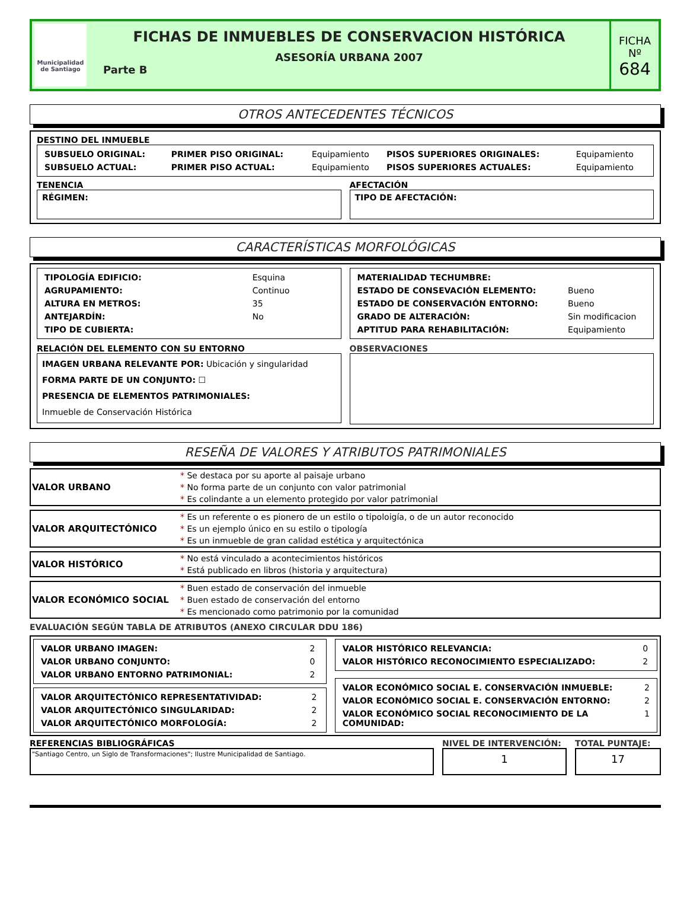Municipalidad de Santiago
FICHAS DE INMUEBLES DE CONSERVACION HISTÓRICA
ASESORÍA URBANA 2007
Parte B
FICHA
Nº
684
OTROS ANTECEDENTES TÉCNICOS
DESTINO DEL INMUEBLE
| SUBSUELO ORIGINAL: | PRIMER PISO ORIGINAL: | Equipamiento | PISOS SUPERIORES ORIGINALES: | Equipamiento |
| SUBSUELO ACTUAL: | PRIMER PISO ACTUAL: | Equipamiento | PISOS SUPERIORES ACTUALES: | Equipamiento |
TENENCIA
RÉGIMEN:
AFECTACIÓN
TIPO DE AFECTACIÓN:
CARACTERÍSTICAS MORFOLÓGICAS
| TIPOLOGÍA EDIFICIO: | Esquina |
| AGRUPAMIENTO: | Continuo |
| ALTURA EN METROS: | 35 |
| ANTEJARDÍN: | No |
| TIPO DE CUBIERTA: | |
| MATERIALIDAD TECHUMBRE: | |
| ESTADO DE CONSEVACIÓN ELEMENTO: | Bueno |
| ESTADO DE CONSERVACIÓN ENTORNO: | Bueno |
| GRADO DE ALTERACIÓN: | Sin modificacion |
| APTITUD PARA REHABILITACIÓN: | Equipamiento |
RELACIÓN DEL ELEMENTO CON SU ENTORNO
IMAGEN URBANA RELEVANTE POR: Ubicación y singularidad
FORMA PARTE DE UN CONJUNTO: ☐
PRESENCIA DE ELEMENTOS PATRIMONIALES:
Inmueble de Conservación Histórica
OBSERVACIONES
RESEÑA DE VALORES Y ATRIBUTOS PATRIMONIALES
VALOR URBANO
* Se destaca por su aporte al paisaje urbano
* No forma parte de un conjunto con valor patrimonial
* Es colindante a un elemento protegido por valor patrimonial
VALOR ARQUITECTÓNICO
* Es un referente o es pionero de un estilo o tipoloigía, o de un autor reconocido
* Es un ejemplo único en su estilo o tipología
* Es un inmueble de gran calidad estética y arquitectónica
VALOR HISTÓRICO
* No está vinculado a acontecimientos históricos
* Está publicado en libros (historia y arquitectura)
VALOR ECONÓMICO SOCIAL
* Buen estado de conservación del inmueble
* Buen estado de conservación del entorno
* Es mencionado como patrimonio por la comunidad
EVALUACIÓN SEGÚN TABLA DE ATRIBUTOS (ANEXO CIRCULAR DDU 186)
| VALOR URBANO IMAGEN: | 2 |
| VALOR URBANO CONJUNTO: | 0 |
| VALOR URBANO ENTORNO PATRIMONIAL: | 2 |
| VALOR ARQUITECTÓNICO REPRESENTATIVIDAD: | 2 |
| VALOR ARQUITECTÓNICO SINGULARIDAD: | 2 |
| VALOR ARQUITECTÓNICO MORFOLOGÍA: | 2 |
| VALOR HISTÓRICO RELEVANCIA: | 0 |
| VALOR HISTÓRICO RECONOCIMIENTO ESPECIALIZADO: | 2 |
| VALOR ECONÓMICO SOCIAL E. CONSERVACIÓN INMUEBLE: | 2 |
| VALOR ECONÓMICO SOCIAL E. CONSERVACIÓN ENTORNO: | 2 |
| VALOR ECONÓMICO SOCIAL RECONOCIMIENTO DE LA COMUNIDAD: | 1 |
REFERENCIAS BIBLIOGRÁFICAS
"Santiago Centro, un Siglo de Transformaciones"; Ilustre Municipalidad de Santiago.
NIVEL DE INTERVENCIÓN:
1
TOTAL PUNTAJE:
17